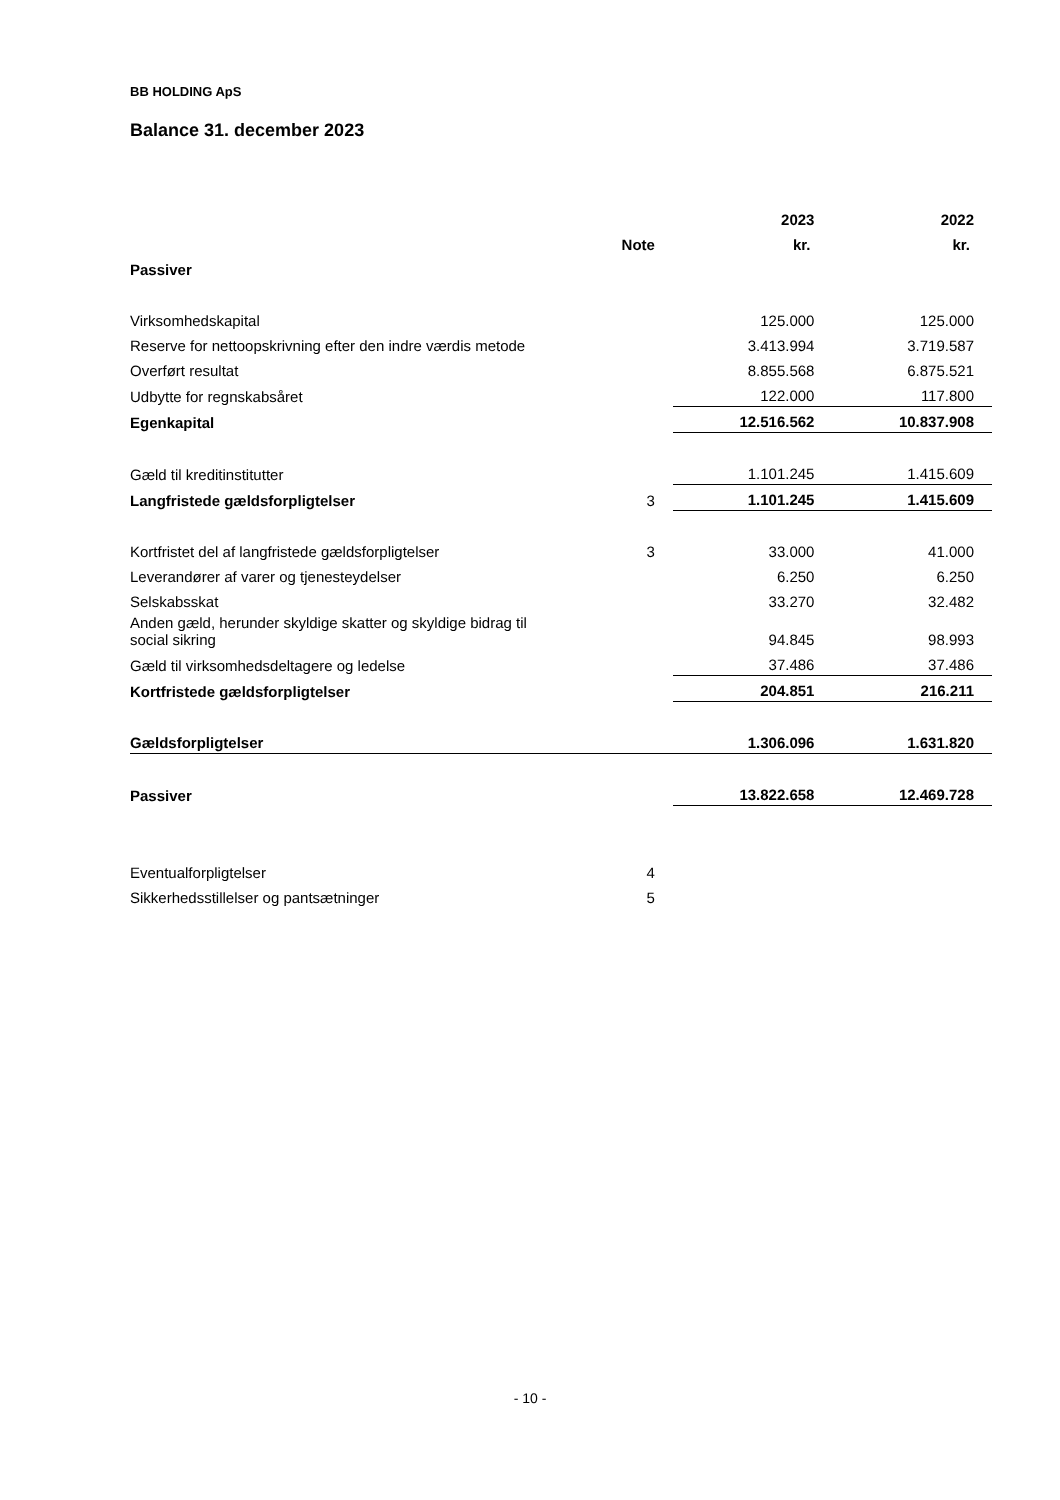BB HOLDING ApS
Balance 31. december 2023
| | | 2023 | 2022 |
| --- | --- | --- | --- |
| | Note | kr. | kr. |
| Passiver | | | |
| Virksomhedskapital | | 125.000 | 125.000 |
| Reserve for nettoopskrivning efter den indre værdis metode | | 3.413.994 | 3.719.587 |
| Overført resultat | | 8.855.568 | 6.875.521 |
| Udbytte for regnskabsåret | | 122.000 | 117.800 |
| Egenkapital | | 12.516.562 | 10.837.908 |
| Gæld til kreditinstitutter | | 1.101.245 | 1.415.609 |
| Langfristede gældsforpligtelser | 3 | 1.101.245 | 1.415.609 |
| Kortfristet del af langfristede gældsforpligtelser | 3 | 33.000 | 41.000 |
| Leverandører af varer og tjenesteydelser | | 6.250 | 6.250 |
| Selskabsskat | | 33.270 | 32.482 |
| Anden gæld, herunder skyldige skatter og skyldige bidrag til social sikring | | 94.845 | 98.993 |
| Gæld til virksomhedsdeltagere og ledelse | | 37.486 | 37.486 |
| Kortfristede gældsforpligtelser | | 204.851 | 216.211 |
| Gældsforpligtelser | | 1.306.096 | 1.631.820 |
| Passiver | | 13.822.658 | 12.469.728 |
| Eventualforpligtelser | 4 | | |
| Sikkerhedsstillelser og pantsætninger | 5 | | |
- 10 -